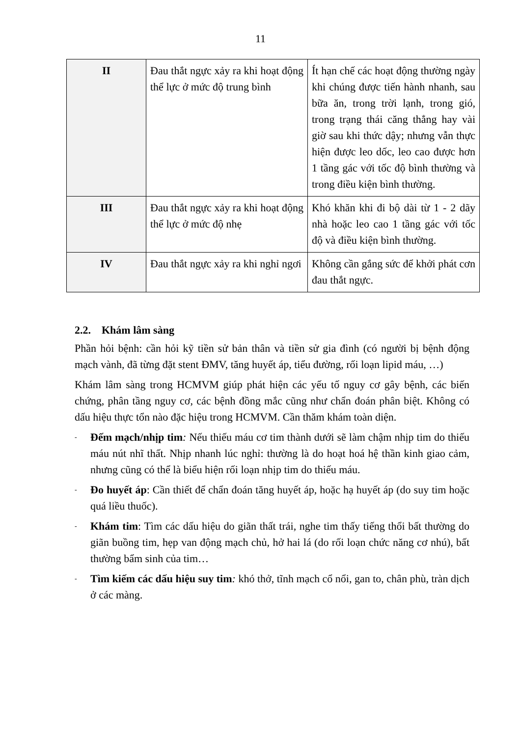11
| II | Đau thắt ngực xảy ra khi hoạt động thể lực ở mức độ trung bình | Ít hạn chế các hoạt động thường ngày khi chúng được tiến hành nhanh, sau bữa ăn, trong trời lạnh, trong gió, trong trạng thái căng thẳng hay vài giờ sau khi thức dậy; nhưng vẫn thực hiện được leo dốc, leo cao được hơn 1 tầng gác với tốc độ bình thường và trong điều kiện bình thường. |
| III | Đau thắt ngực xảy ra khi hoạt động thể lực ở mức độ nhẹ | Khó khăn khi đi bộ dài từ 1 - 2 dãy nhà hoặc leo cao 1 tầng gác với tốc độ và điều kiện bình thường. |
| IV | Đau thắt ngực xảy ra khi nghỉ ngơi | Không cần gắng sức để khởi phát cơn đau thắt ngực. |
2.2. Khám lâm sàng
Phần hỏi bệnh: cần hỏi kỹ tiền sử bản thân và tiền sử gia đình (có người bị bệnh động mạch vành, đã từng đặt stent ĐMV, tăng huyết áp, tiểu đường, rối loạn lipid máu, …)
Khám lâm sàng trong HCMVM giúp phát hiện các yếu tố nguy cơ gây bệnh, các biến chứng, phân tầng nguy cơ, các bệnh đồng mắc cũng như chẩn đoán phân biệt. Không có dấu hiệu thực tổn nào đặc hiệu trong HCMVM. Cần thăm khám toàn diện.
-
Đếm mạch/nhịp tim: Nếu thiếu máu cơ tim thành dưới sẽ làm chậm nhịp tim do thiếu máu nút nhĩ thất. Nhịp nhanh lúc nghỉ: thường là do hoạt hoá hệ thần kinh giao cảm, nhưng cũng có thể là biểu hiện rối loạn nhịp tim do thiếu máu.
-
Đo huyết áp: Cần thiết để chẩn đoán tăng huyết áp, hoặc hạ huyết áp (do suy tim hoặc quá liều thuốc).
-
Khám tim: Tìm các dấu hiệu do giãn thất trái, nghe tim thấy tiếng thổi bất thường do giãn buồng tim, hẹp van động mạch chủ, hở hai lá (do rối loạn chức năng cơ nhú), bất thường bẩm sinh của tim…
-
Tìm kiếm các dấu hiệu suy tim: khó thở, tĩnh mạch cổ nổi, gan to, chân phù, tràn dịch ở các màng.